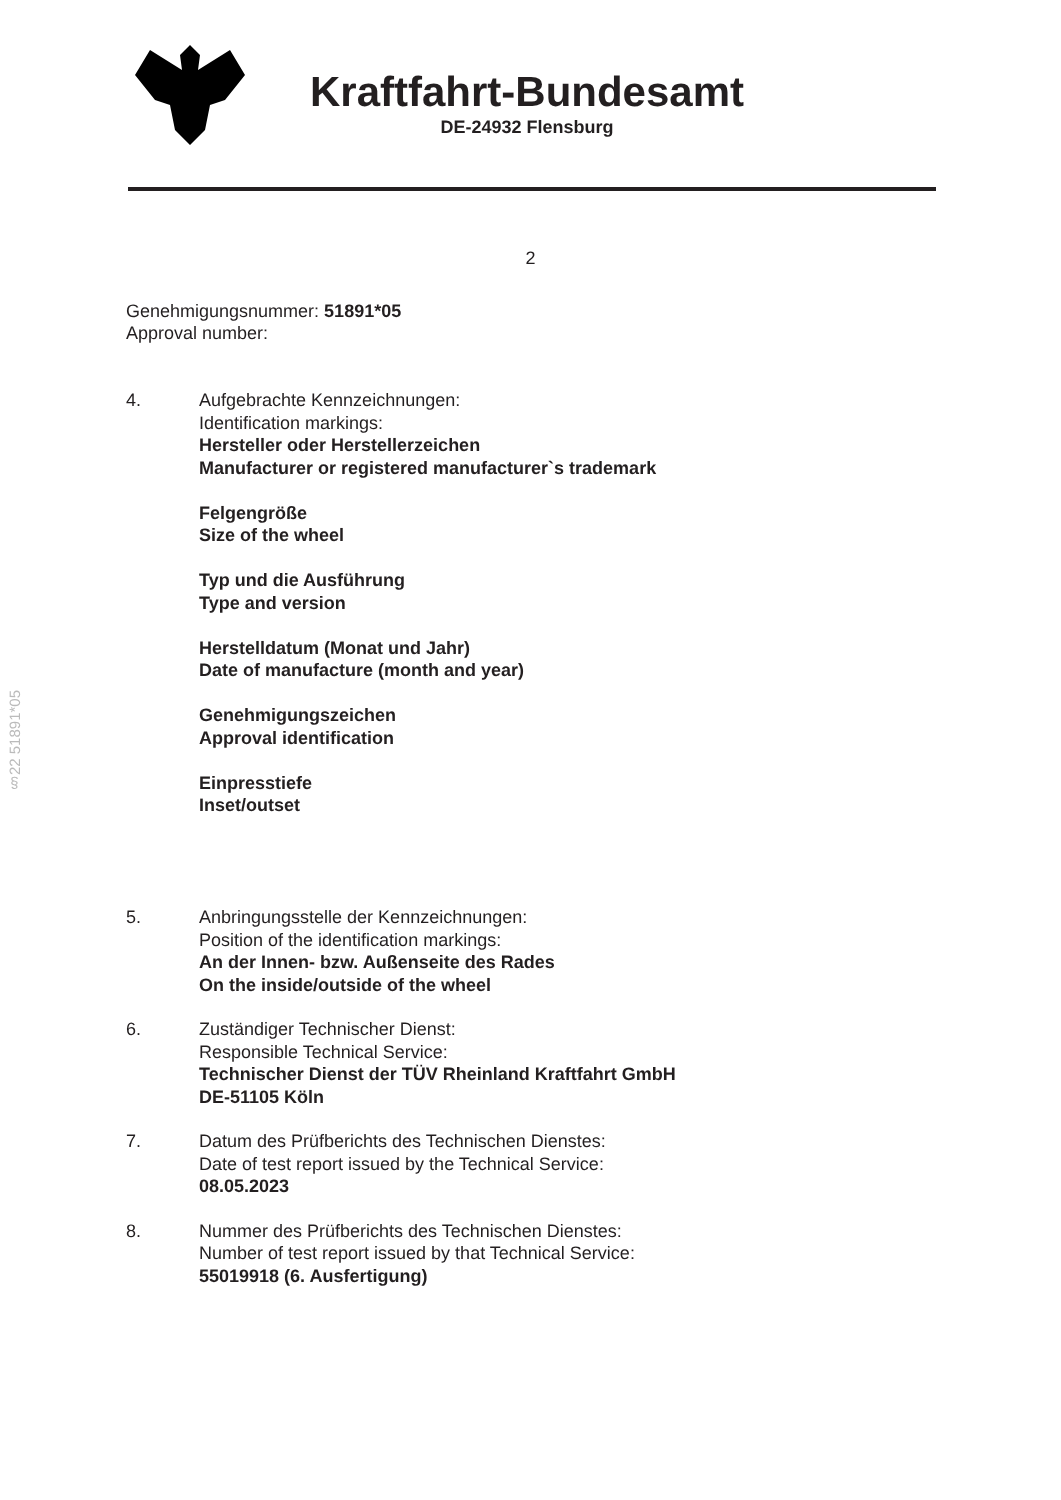Kraftfahrt-Bundesamt
DE-24932 Flensburg
2
Genehmigungsnummer: 51891*05
Approval number:
4. Aufgebrachte Kennzeichnungen:
Identification markings:
Hersteller oder Herstellerzeichen
Manufacturer or registered manufacturer`s trademark
Felgengröße
Size of the wheel
Typ und die Ausführung
Type and version
Herstelldatum (Monat und Jahr)
Date of manufacture (month and year)
Genehmigungszeichen
Approval identification
Einpresstiefe
Inset/outset
5. Anbringungsstelle der Kennzeichnungen:
Position of the identification markings:
An der Innen- bzw. Außenseite des Rades
On the inside/outside of the wheel
6. Zuständiger Technischer Dienst:
Responsible Technical Service:
Technischer Dienst der TÜV Rheinland Kraftfahrt GmbH
DE-51105 Köln
7. Datum des Prüfberichts des Technischen Dienstes:
Date of test report issued by the Technical Service:
08.05.2023
8. Nummer des Prüfberichts des Technischen Dienstes:
Number of test report issued by that Technical Service:
55019918 (6. Ausfertigung)
§22 51891*05